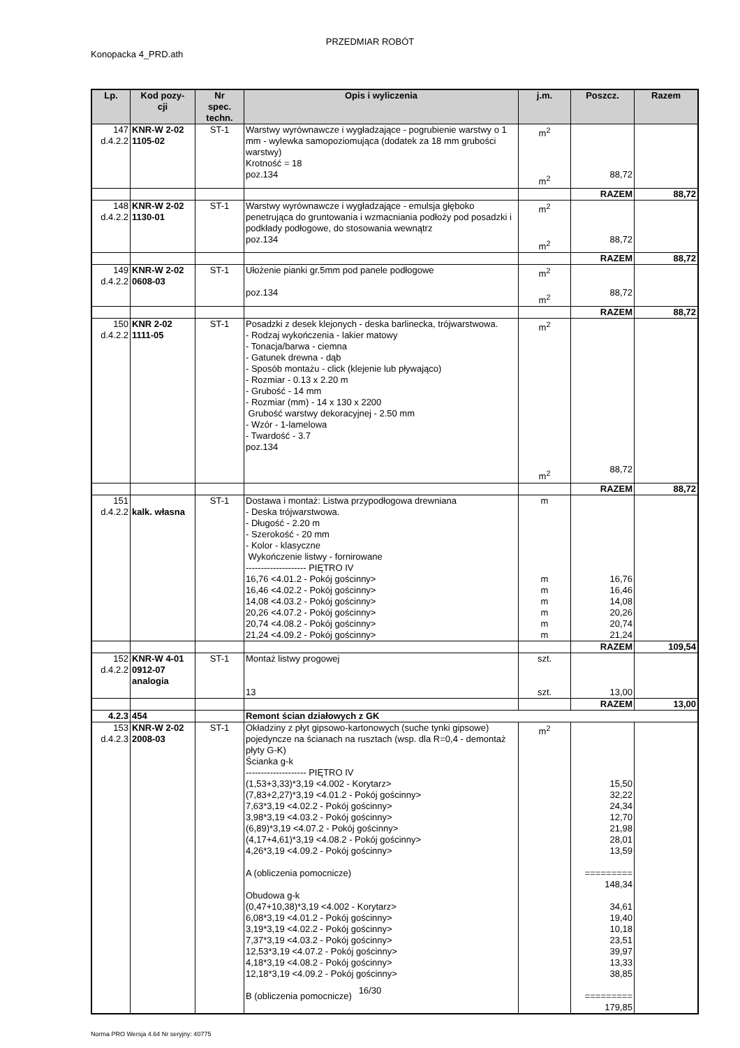PRZEDMIAR ROBÓT
Konopacka 4_PRD.ath
| Lp. | Kod pozy- cji | Nr spec. techn. | Opis i wyliczenia | j.m. | Poszcz. | Razem |
| --- | --- | --- | --- | --- | --- | --- |
| 147 d.4.2.2 | KNR-W 2-02 1105-02 | ST-1 | Warstwy wyrównawcze i wygładzające - pogrubienie warstwy o 1 mm - wylewka samopoziomująca (dodatek za 18 mm grubości warstwy) Krotność = 18 poz.134 | m<sup>2</sup> m<sup>2</sup> | 88,72 | |
| | | | | | RAZEM | 88,72 |
| 148 d.4.2.2 | KNR-W 2-02 1130-01 | ST-1 | Warstwy wyrównawcze i wygładzające - emulsja głęboko penetrująca do gruntowania i wzmacniania podłoży pod posadzki i podkłady podłogowe, do stosowania wewnątrz poz.134 | m<sup>2</sup> m<sup>2</sup> | 88,72 | |
| | | | | | RAZEM | 88,72 |
| 149 d.4.2.2 | KNR-W 2-02 0608-03 | ST-1 | Ułożenie pianki gr.5mm pod panele podłogowe poz.134 | m<sup>2</sup> m<sup>2</sup> | 88,72 | |
| | | | | | RAZEM | 88,72 |
| 150 d.4.2.2 | KNR 2-02 1111-05 | ST-1 | Posadzki z desek klejonych - deska barlinecka, trójwarstwowa. - Rodzaj wykończenia - lakier matowy - Tonacja/barwa - ciemna - Gatunek drewna - dąb - Sposób montażu - click (klejenie lub pływająco) - Rozmiar - 0.13 x 2.20 m - Grubość - 14 mm - Rozmiar (mm) - 14 x 130 x 2200 Grubość warstwy dekoracyjnej - 2.50 mm - Wzór - 1-lamelowa - Twardość - 3.7 poz.134 | m<sup>2</sup> m<sup>2</sup> | 88,72 | |
| | | | | | RAZEM | 88,72 |
| 151 d.4.2.2 | kalk. własna | ST-1 | Dostawa i montaż: Listwa przypodłogowa drewniana - Deska trójwarstwowa. - Długość - 2.20 m - Szerokość - 20 mm - Kolor - klasyczne Wykończenie listwy - fornirowane -------------------- PIĘTRO IV 16,76 <4.01.2 - Pokój gościnny> 16,46 <4.02.2 - Pokój gościnny> 14,08 <4.03.2 - Pokój gościnny> 20,26 <4.07.2 - Pokój gościnny> 20,74 <4.08.2 - Pokój gościnny> 21,24 <4.09.2 - Pokój gościnny> | m m m m m m m | 16,76 16,46 14,08 20,26 20,74 21,24 | |
| | | | | | RAZEM | 109,54 |
| 152 d.4.2.2 | KNR-W 4-01 0912-07 analogia | ST-1 | Montaż listwy progowej 13 | szt. szt. | 13,00 | |
| | | | | | RAZEM | 13,00 |
| 4.2.3 | 454 | | Remont ścian działowych z GK | | | |
| 153 d.4.2.3 | KNR-W 2-02 2008-03 | ST-1 | Okładziny z płyt gipsowo-kartonowych (suche tynki gipsowe) pojedyncze na ścianach na rusztach (wsp. dla R=0,4 - demontaż płyty G-K) Ścianka g-k -------------------- PIĘTRO IV (1,53+3,33)*3,19 <4.002 - Korytarz> (7,83+2,27)*3,19 <4.01.2 - Pokój gościnny> 7,63*3,19 <4.02.2 - Pokój gościnny> 3,98*3,19 <4.03.2 - Pokój gościnny> (6,89)*3,19 <4.07.2 - Pokój gościnny> (4,17+4,61)*3,19 <4.08.2 - Pokój gościnny> 4,26*3,19 <4.09.2 - Pokój gościnny> A (obliczenia pomocnicze) Obudowa g-k (0,47+10,38)*3,19 <4.002 - Korytarz> 6,08*3,19 <4.01.2 - Pokój gościnny> 3,19*3,19 <4.02.2 - Pokój gościnny> 7,37*3,19 <4.03.2 - Pokój gościnny> 12,53*3,19 <4.07.2 - Pokój gościnny> 4,18*3,19 <4.08.2 - Pokój gościnny> 12,18*3,19 <4.09.2 - Pokój gościnny> B (obliczenia pomocnicze) | m<sup>2</sup> | 15,50 32,22 24,34 12,70 21,98 28,01 13,59 ========= 148,34 34,61 19,40 10,18 23,51 39,97 13,33 38,85 ========= 179,85 | |
16/30
Norma PRO Wersja 4.64 Nr seryjny: 40775